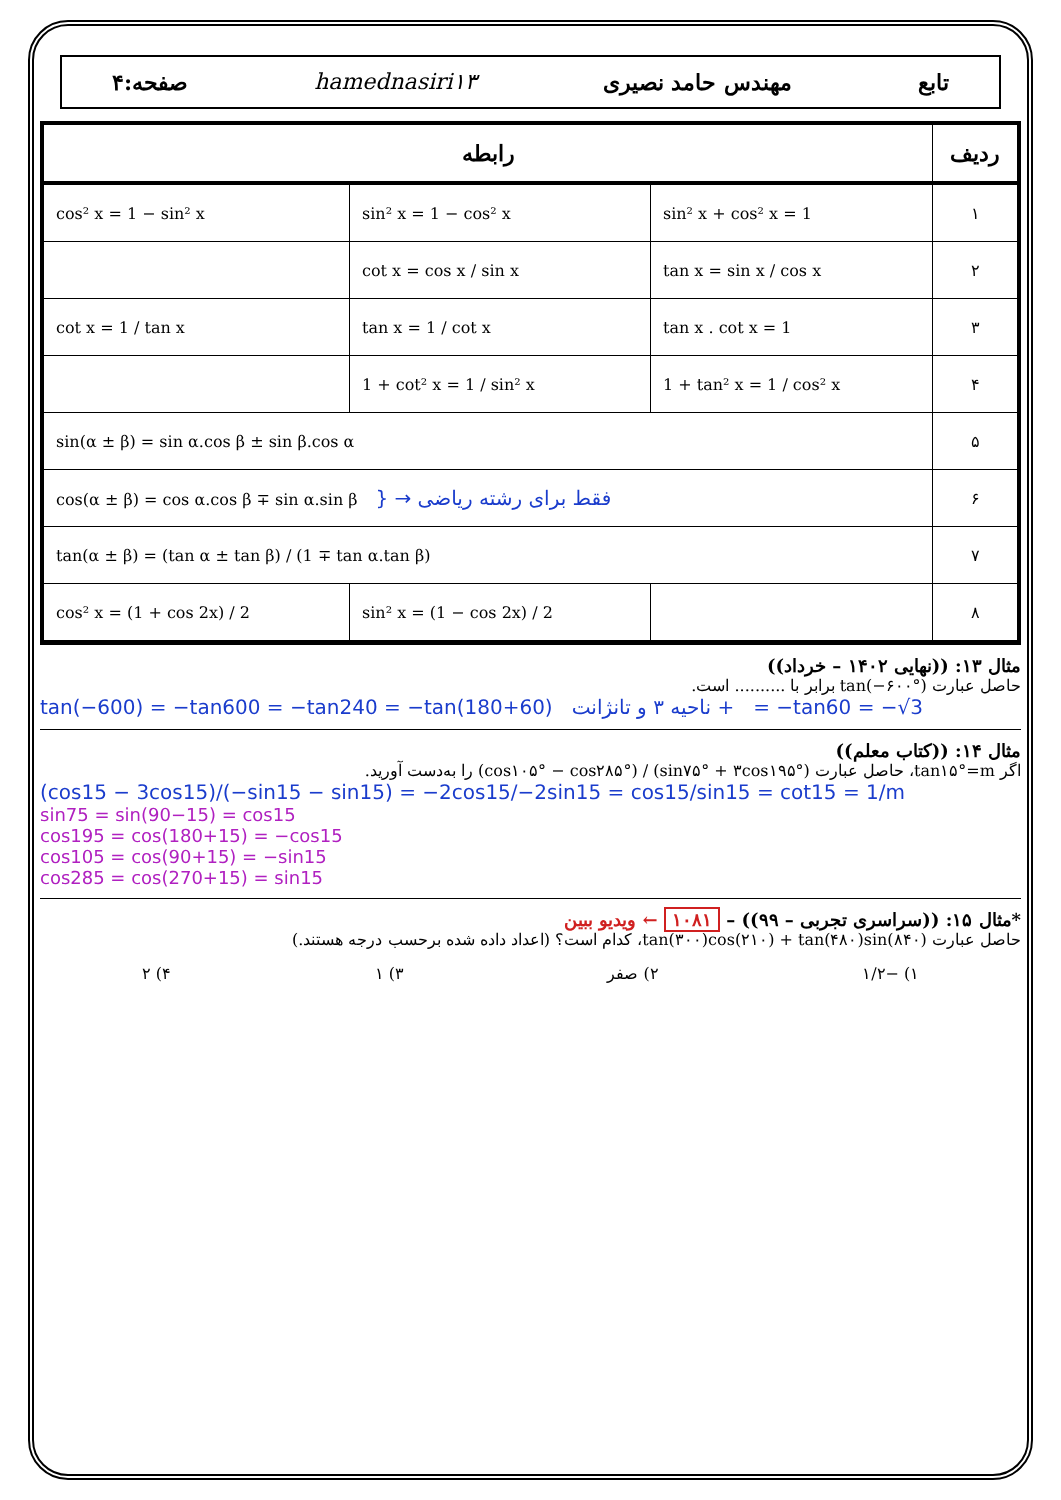تابع مهندس حامد نصیری hamednasiri۱۳ صفحه:۴
| رابطه | | | ردیف |
| --- | --- | --- | --- |
| cos² x = 1 − sin² x | sin² x = 1 − cos² x | sin² x + cos² x = 1 | ۱ |
| | cot x = cos x / sin x | tan x = sin x / cos x | ۲ |
| cot x = 1 / tan x | tan x = 1 / cot x | tan x . cot x = 1 | ۳ |
| | 1 + cot² x = 1 / sin² x | 1 + tan² x = 1 / cos² x | ۴ |
| sin(α ± β) = sin α.cos β ± sin β.cos α | | | ۵ |
| cos(α ± β) = cos α.cos β ∓ sin α.sin β } → فقط برای رشته ریاضی | | | ۶ |
| tan(α ± β) = (tan α ± tan β) / (1 ∓ tan α.tan β) | | | ۷ |
| cos² x = (1 + cos 2x) / 2 | sin² x = (1 − cos 2x) / 2 | | ۸ |
مثال ۱۳: ((نهایی ۱۴۰۲ – خرداد))
حاصل عبارت tan(−۶۰۰°) برابر با .......... است.
tan(−600) = −tan600 = −tan240 = −tan(180+60) ناحیه ۳ و تانژانت + = −tan60 = −√3
مثال ۱۴: ((کتاب معلم))
اگر tan۱۵°=m، حاصل عبارت (sin۷۵° + ۳cos۱۹۵°) / (cos۱۰۵° − cos۲۸۵°) را به‌دست آورید.
(cos15 − 3cos15)/(−sin15 − sin15) = −2cos15/−2sin15 = cos15/sin15 = cot15 = 1/m
sin75 = sin(90−15) = cos15
cos195 = cos(180+15) = −cos15
cos105 = cos(90+15) = −sin15
cos285 = cos(270+15) = sin15
*مثال ۱۵: ((سراسری تجربی – ۹۹)) – ۱۰۸۱ ← ویدیو ببین
حاصل عبارت tan(۳۰۰)cos(۲۱۰) + tan(۴۸۰)sin(۸۴۰)، کدام است؟ (اعداد داده شده برحسب درجه هستند.)
۱) −۱/۲ ۲) صفر ۳) ۱ ۴) ۲